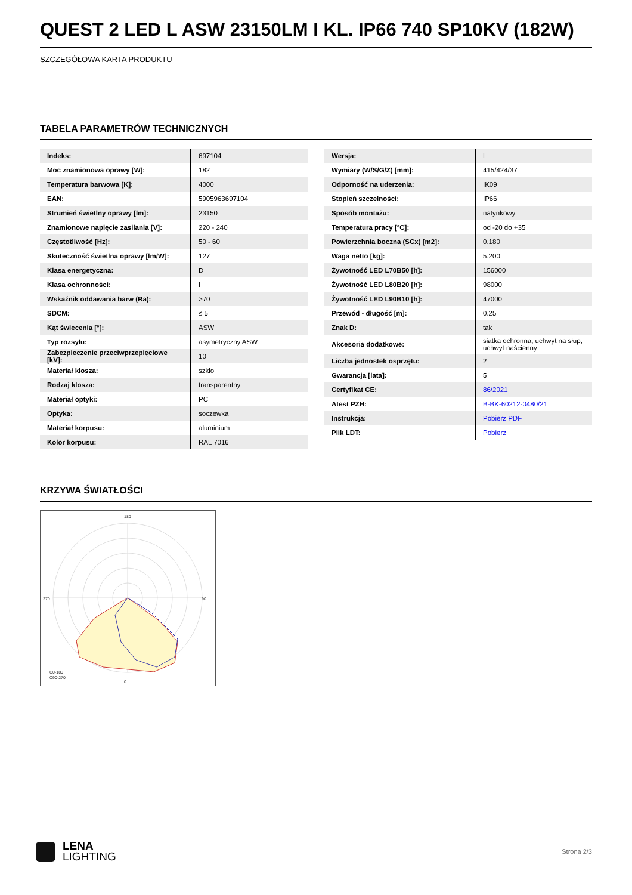QUEST 2 LED L ASW 23150LM I KL. IP66 740 SP10KV (182W)
SZCZEGÓŁOWA KARTA PRODUKTU
TABELA PARAMETRÓW TECHNICZNYCH
| Indeks: | 697104 |
| Moc znamionowa oprawy [W]: | 182 |
| Temperatura barwowa [K]: | 4000 |
| EAN: | 5905963697104 |
| Strumień świetlny oprawy [lm]: | 23150 |
| Znamionowe napięcie zasilania [V]: | 220 - 240 |
| Częstotliwość [Hz]: | 50 - 60 |
| Skuteczność świetlna oprawy [lm/W]: | 127 |
| Klasa energetyczna: | D |
| Klasa ochronności: | I |
| Wskaźnik oddawania barw (Ra): | >70 |
| SDCM: | ≤ 5 |
| Kąt świecenia [°]: | ASW |
| Typ rozsyłu: | asymetryczny ASW |
| Zabezpieczenie przeciwprzepięciowe [kV]: | 10 |
| Materiał klosza: | szkło |
| Rodzaj klosza: | transparentny |
| Materiał optyki: | PC |
| Optyka: | soczewka |
| Materiał korpusu: | aluminium |
| Kolor korpusu: | RAL 7016 |
| Wersja: | L |
| Wymiary (W/S/G/Z) [mm]: | 415/424/37 |
| Odporność na uderzenia: | IK09 |
| Stopień szczelności: | IP66 |
| Sposób montażu: | natynkowy |
| Temperatura pracy [°C]: | od -20 do +35 |
| Powierzchnia boczna (SCx) [m2]: | 0.180 |
| Waga netto [kg]: | 5.200 |
| Żywotność LED L70B50 [h]: | 156000 |
| Żywotność LED L80B20 [h]: | 98000 |
| Żywotność LED L90B10 [h]: | 47000 |
| Przewód - długość [m]: | 0.25 |
| Znak D: | tak |
| Akcesoria dodatkowe: | siatka ochronna, uchwyt na słup, uchwyt naścienny |
| Liczba jednostek osprzętu: | 2 |
| Gwarancja [lata]: | 5 |
| Certyfikat CE: | 86/2021 |
| Atest PZH: | B-BK-60212-0480/21 |
| Instrukcja: | Pobierz PDF |
| Plik LDT: | Pobierz |
KRZYWA ŚWIATŁOŚCI
180
0
270
90
C0-180
C90-270
LENA
LIGHTING
Strona 2/3